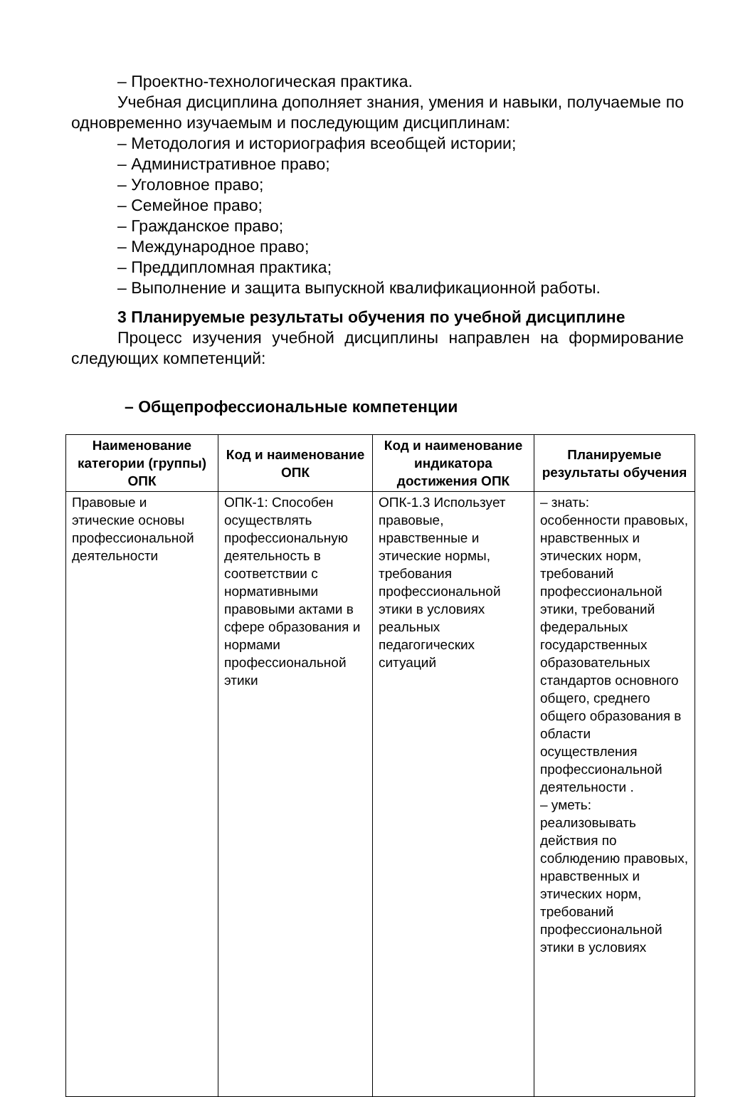– Проектно-технологическая практика.
Учебная дисциплина дополняет знания, умения и навыки, получаемые по одновременно изучаемым и последующим дисциплинам:
– Методология и историография всеобщей истории;
– Административное право;
– Уголовное право;
– Семейное право;
– Гражданское право;
– Международное право;
– Преддипломная практика;
– Выполнение и защита выпускной квалификационной работы.
3 Планируемые результаты обучения по учебной дисциплине
Процесс изучения учебной дисциплины направлен на формирование следующих компетенций:
– Общепрофессиональные компетенции
| Наименование категории (группы) ОПК | Код и наименование ОПК | Код и наименование индикатора достижения ОПК | Планируемые результаты обучения |
| --- | --- | --- | --- |
| Правовые и этические основы профессиональной деятельности | ОПК-1: Способен осуществлять профессиональную деятельность в соответствии с нормативными правовыми актами в сфере образования и нормами профессиональной этики | ОПК-1.3 Использует правовые, нравственные и этические нормы, требования профессиональной этики в условиях реальных педагогических ситуаций | – знать: особенности правовых, нравственных и этических норм, требований профессиональной этики, требований федеральных государственных образовательных стандартов основного общего, среднего общего образования в области осуществления профессиональной деятельности . – уметь: реализовывать действия по соблюдению правовых, нравственных и этических норм, требований профессиональной этики в условиях |